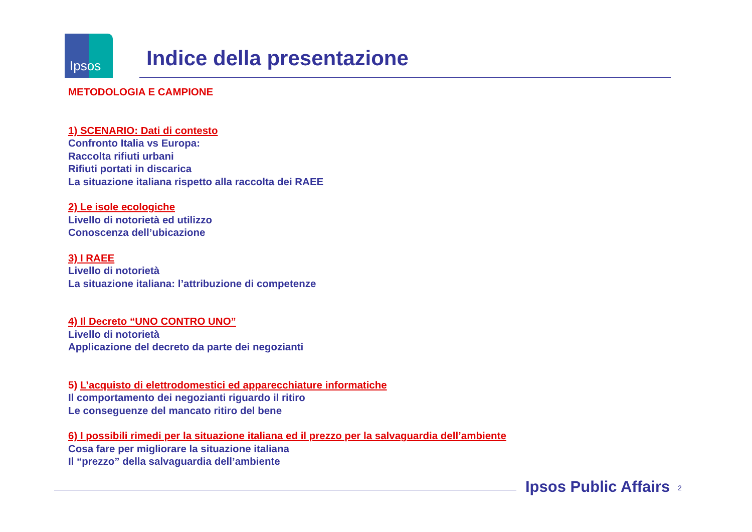Ipsos
Indice della presentazione
METODOLOGIA E CAMPIONE
1) SCENARIO: Dati di contesto
Confronto Italia vs Europa:
Raccolta rifiuti urbani
Rifiuti portati in discarica
La situazione italiana rispetto alla raccolta dei RAEE
2) Le isole ecologiche
Livello di notorietà ed utilizzo
Conoscenza dell’ubicazione
3) I RAEE
Livello di notorietà
La situazione italiana: l’attribuzione di competenze
4) Il Decreto “UNO CONTRO UNO”
Livello di notorietà
Applicazione del decreto da parte dei negozianti
5) L’acquisto di elettrodomestici ed apparecchiature informatiche
Il comportamento dei negozianti riguardo il ritiro
Le conseguenze del mancato ritiro del bene
6) I possibili rimedi per la situazione italiana ed il prezzo per la salvaguardia dell’ambiente
Cosa fare per migliorare la situazione italiana
Il “prezzo” della salvaguardia dell’ambiente
Ipsos Public Affairs 2